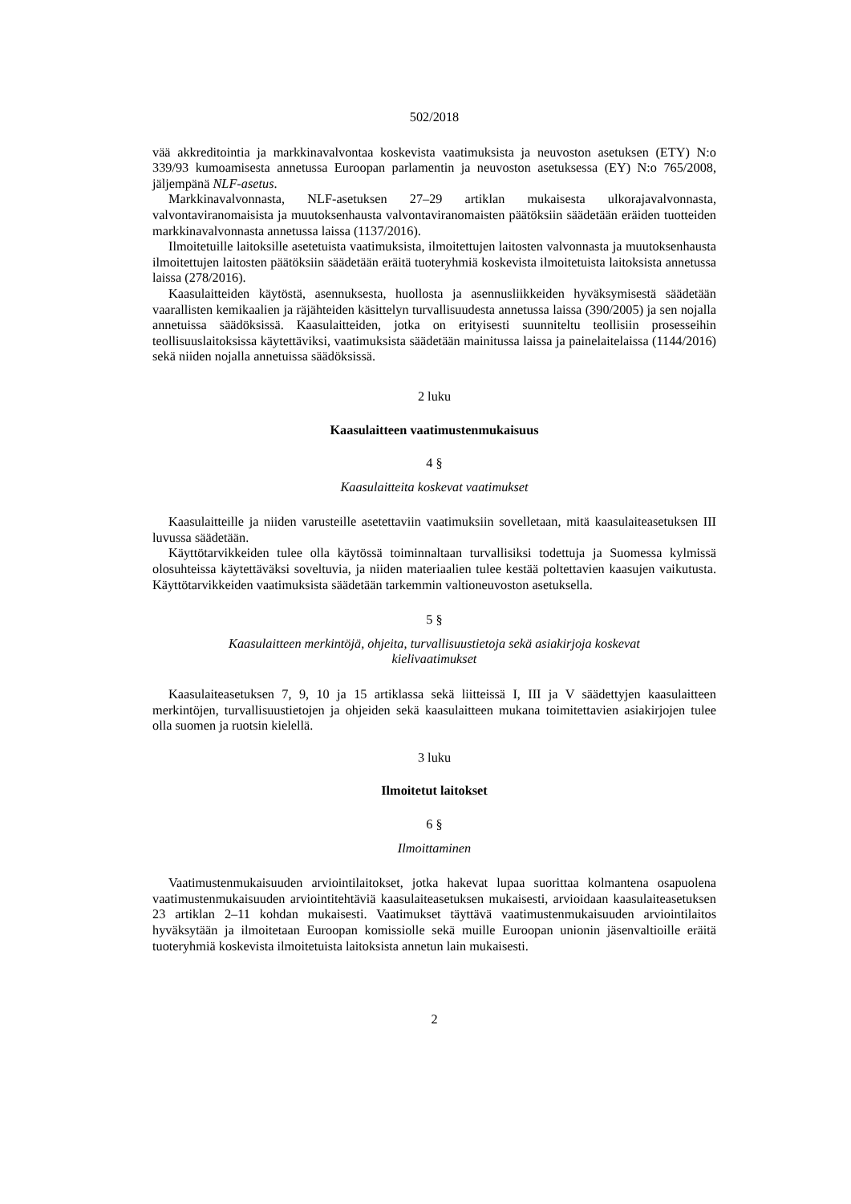502/2018
vää akkreditointia ja markkinavalvontaa koskevista vaatimuksista ja neuvoston asetuksen (ETY) N:o 339/93 kumoamisesta annetussa Euroopan parlamentin ja neuvoston asetuksessa (EY) N:o 765/2008, jäljempänä NLF-asetus.
Markkinavalvonnasta, NLF-asetuksen 27–29 artiklan mukaisesta ulkorajavalvonnasta, valvontaviranomaisista ja muutoksenhausta valvontaviranomaisten päätöksiin säädetään eräiden tuotteiden markkinavalvonnasta annetussa laissa (1137/2016).
Ilmoitetuille laitoksille asetetuista vaatimuksista, ilmoitettujen laitosten valvonnasta ja muutoksenhausta ilmoitettujen laitosten päätöksiin säädetään eräitä tuoteryhmiä koskevista ilmoitetuista laitoksista annetussa laissa (278/2016).
Kaasulaitteiden käytöstä, asennuksesta, huollosta ja asennusliikkeiden hyväksymisestä säädetään vaarallisten kemikaalien ja räjähteiden käsittelyn turvallisuudesta annetussa laissa (390/2005) ja sen nojalla annetuissa säädöksissä. Kaasulaitteiden, jotka on erityisesti suunniteltu teollisiin prosesseihin teollisuuslaitoksissa käytettäviksi, vaatimuksista säädetään mainitussa laissa ja painelaitelaissa (1144/2016) sekä niiden nojalla annetuissa säädöksissä.
2 luku
Kaasulaitteen vaatimustenmukaisuus
4 §
Kaasulaitteita koskevat vaatimukset
Kaasulaitteille ja niiden varusteille asetettaviin vaatimuksiin sovelletaan, mitä kaasulaiteasetuksen III luvussa säädetään.
Käyttötarvikkeiden tulee olla käytössä toiminnaltaan turvallisiksi todettuja ja Suomessa kylmissä olosuhteissa käytettäväksi soveltuvia, ja niiden materiaalien tulee kestää poltettavien kaasujen vaikutusta. Käyttötarvikkeiden vaatimuksista säädetään tarkemmin valtioneuvoston asetuksella.
5 §
Kaasulaitteen merkintöjä, ohjeita, turvallisuustietoja sekä asiakirjoja koskevat
kielivaatimukset
Kaasulaiteasetuksen 7, 9, 10 ja 15 artiklassa sekä liitteissä I, III ja V säädettyjen kaasulaitteen merkintöjen, turvallisuustietojen ja ohjeiden sekä kaasulaitteen mukana toimitettavien asiakirjojen tulee olla suomen ja ruotsin kielellä.
3 luku
Ilmoitetut laitokset
6 §
Ilmoittaminen
Vaatimustenmukaisuuden arviointilaitokset, jotka hakevat lupaa suorittaa kolmantena osapuolena vaatimustenmukaisuuden arviointitehtäviä kaasulaiteasetuksen mukaisesti, arvioidaan kaasulaiteasetuksen 23 artiklan 2–11 kohdan mukaisesti. Vaatimukset täyttävä vaatimustenmukaisuuden arviointilaitos hyväksytään ja ilmoitetaan Euroopan komissiolle sekä muille Euroopan unionin jäsenvaltioille eräitä tuoteryhmiä koskevista ilmoitetuista laitoksista annetun lain mukaisesti.
2